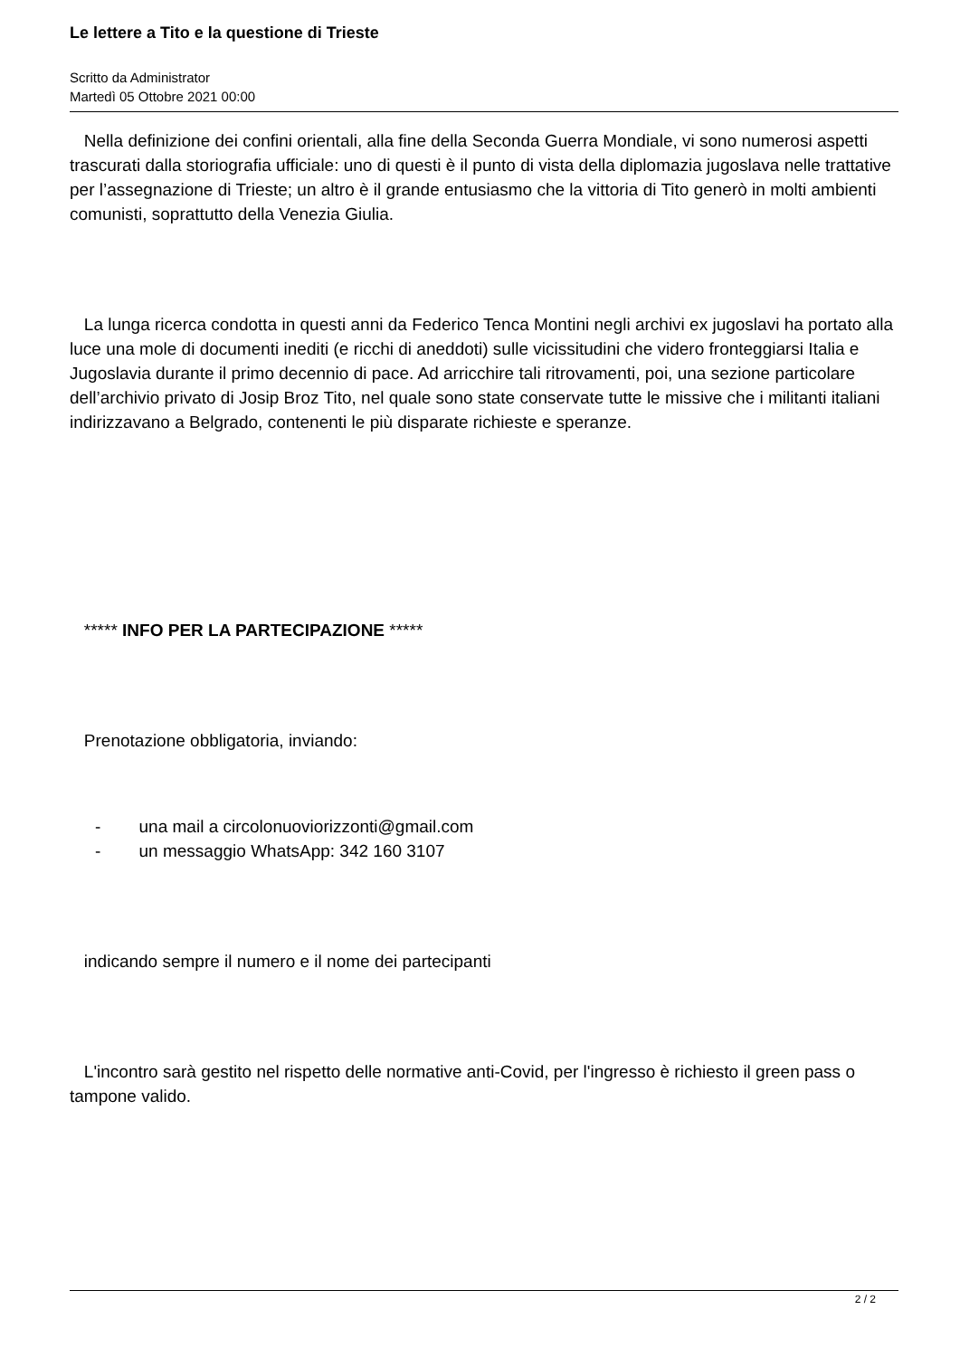Le lettere a Tito e la questione di Trieste
Scritto da Administrator
Martedì 05 Ottobre 2021 00:00
Nella definizione dei confini orientali, alla fine della Seconda Guerra Mondiale, vi sono numerosi aspetti trascurati dalla storiografia ufficiale: uno di questi è il punto di vista della diplomazia jugoslava nelle trattative per l’assegnazione di Trieste; un altro è il grande entusiasmo che la vittoria di Tito generò in molti ambienti comunisti, soprattutto della Venezia Giulia.
La lunga ricerca condotta in questi anni da Federico Tenca Montini negli archivi ex jugoslavi ha portato alla luce una mole di documenti inediti (e ricchi di aneddoti) sulle vicissitudini che videro fronteggiarsi Italia e Jugoslavia durante il primo decennio di pace. Ad arricchire tali ritrovamenti, poi, una sezione particolare dell’archivio privato di Josip Broz Tito, nel quale sono state conservate tutte le missive che i militanti italiani indirizzavano a Belgrado, contenenti le più disparate richieste e speranze.
***** INFO PER LA PARTECIPAZIONE *****
Prenotazione obbligatoria, inviando:
- una mail a circolonuoviorizzonti@gmail.com
- un messaggio WhatsApp: 342 160 3107
indicando sempre il numero e il nome dei partecipanti
L'incontro sarà gestito nel rispetto delle normative anti-Covid, per l'ingresso è richiesto il green pass o tampone valido.
2 / 2